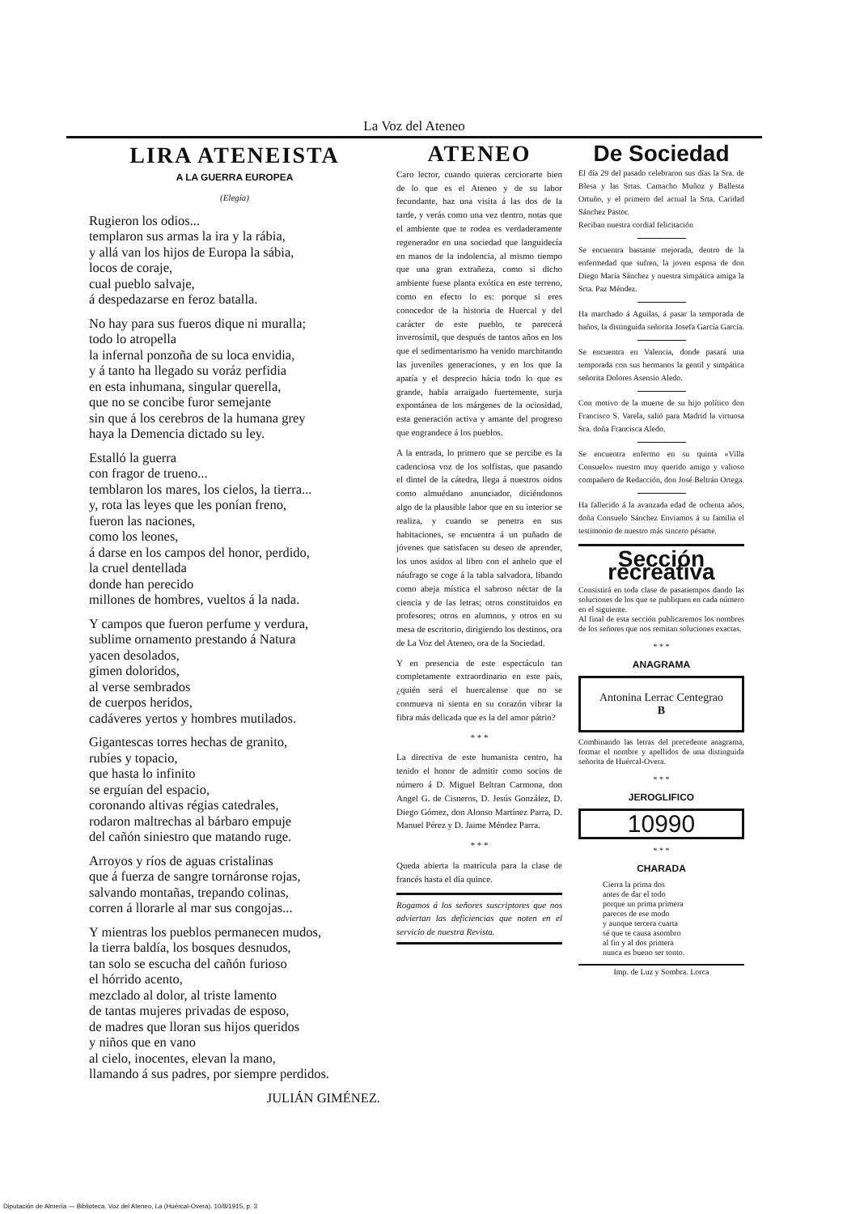La Voz del Ateneo
LIRA ATENEISTA
A LA GUERRA EUROPEA
(Elegía)
Rugieron los odios...
templaron sus armas la ira y la rábia,
y allá van los hijos de Europa la sábia,
locos de coraje,
cual pueblo salvaje,
á despedazarse en feroz batalla.
No hay para sus fueros dique ni muralla;
todo lo atropella
la infernal ponzoña de su loca envidia,
y á tanto ha llegado su voráz perfidia
en esta inhumana, singular querella,
que no se concibe furor semejante
sin que á los cerebros de la humana grey
haya la Demencia dictado su ley.
Estalló la guerra
con fragor de trueno...
temblaron los mares, los cielos, la tierra...
y, rota las leyes que les ponían freno,
fueron las naciones,
como los leones,
á darse en los campos del honor, perdido,
la cruel dentellada
donde han perecido
millones de hombres, vueltos á la nada.
Y campos que fueron perfume y verdura,
sublime ornamento prestando á Natura
yacen desolados,
gimen doloridos,
al verse sembrados
de cuerpos heridos,
cadáveres yertos y hombres mutilados.
Gigantescas torres hechas de granito,
rubíes y topacio,
que hasta lo infinito
se erguían del espacio,
coronando altivas régias catedrales,
rodaron maltrechas al bárbaro empuje
del cañón siniestro que matando ruge.
Arroyos y ríos de aguas cristalinas
que á fuerza de sangre tornáronse rojas,
salvando montañas, trepando colinas,
corren á llorarle al mar sus congojas...
Y mientras los pueblos permanecen mudos,
la tierra baldía, los bosques desnudos,
tan solo se escucha del cañón furioso
el hórrido acento,
mezclado al dolor, al triste lamento
de tantas mujeres privadas de esposo,
de madres que lloran sus hijos queridos
y niños que en vano
al cielo, inocentes, elevan la mano,
llamando á sus padres, por siempre perdidos.
JULIÁN GIMÉNEZ.
ATENEO
Caro lector, cuando quieras cerciorarte bien de lo que es el Ateneo y de su labor fecundante, haz una visita á las dos de la tarde, y verás como una vez dentro, notas que el ambiente que te rodea es verdaderamente regenerador en una sociedad que languidecía en manos de la indolencia, al mismo tiempo que una gran extrañeza, como si dicho ambiente fuese planta exótica en este terreno, como en efecto lo es: porque si eres conocedor de la historia de Huercal y del carácter de este pueblo, te parecerá inverosímil, que después de tantos años en los que el sedimentarismo ha venido marchitando las juveniles generaciones, y en los que la apatía y el desprecio hácia todo lo que es grande, había arraigado fuertemente, surja expontánea de los márgenes de la ociosidad, esta generación activa y amante del progreso que engrandece á los pueblos.
A la entrada, lo primero que se percibe es la cadenciosa voz de los solfistas, que pasando el dintel de la cátedra, llega á nuestros oidos como almuédano anunciador, diciéndonos algo de la plausible labor que en su interior se realiza, y cuando se penetra en sus habitaciones, se encuentra á un puñado de jóvenes que satisfacen su deseo de aprender, los unos asidos al libro con el anhelo que el náufrago se coge á la tabla salvadora, libando como abeja mística el sabroso néctar de la ciencia y de las letras; otros constituidos en profesores; otros en alumnos, y otros en su mesa de escritorio, dirigiendo los destinos, ora de La Voz del Ateneo, ora de la Sociedad.
Y en presencia de este espectáculo tan completamente extraordinario en este país, ¿quién será el huercalense que no se conmueva ni sienta en su corazón vibrar la fibra más delicada que es la del amor pátrio?
* * *
La directiva de este humanista centro, ha tenido el honor de admitir como socios de número á D. Miguel Beltran Carmona, don Angel G. de Cisneros, D. Jesús González, D. Diego Gómez, don Alonso Martínez Parra, D. Manuel Pérez y D. Jaime Méndez Parra.
* * *
Queda abierta la matrícula para la clase de francés hasta el día quince.
Rogamos á los señores suscriptores que nos adviertan las deficiencias que noten en el servicio de nuestra Revista.
De Sociedad
El día 29 del pasado celebraron sus días la Sra. de Blesa y las Srtas. Camacho Muñoz y Ballesta Ortuño, y el primero del actual la Srta. Caridad Sánchez Pastor.
Reciban nuestra cordial felicitación
Se encuentra bastante mejorada, dentro de la enfermedad que sufren, la joven esposa de don Diego María Sánchez y nuestra simpática amiga la Srta. Paz Méndez.
Ha marchado á Aguilas, á pasar la temporada de baños, la distinguida señorita Josefa García García.
Se encuentra en Valencia, donde pasará una temporada con sus hermanos la gentil y simpática señorita Dolores Asensio Aledo.
Con motivo de la muerte de su hijo político don Francisco S. Varela, salió para Madrid la virtuosa Sra. doña Francisca Aledo.
Se encuentra enfermo en su quinta «Villa Consuelo» nuestro muy querido amigo y valioso compañero de Redacción, don José Beltrán Ortega.
Ha fallecido á la avanzada edad de ochenta años, doña Consuelo Sánchez Enviamos á su familia el testimonio de nuestro más sincero pésame.
Sección recreativa
Consistirá en toda clase de pasatiempos dando las soluciones de los que se publiquen en cada número en el siguiente.
Al final de esta sección publicaremos los nombres de los señores que nos remitan soluciones exactas.
* * *
ANAGRAMA
Antonina Lerrac Centegrao
B
Combinando las letras del precedente anagrama, formar el nombre y apellidos de una distinguida señorita de Huércal-Overa.
* * *
JEROGLIFICO
10990
* * *
CHARADA
Cierra la prima dos
antes de dar el todo
porque un prima primera
pareces de ese modo
y aunque tercera cuarta
sé que te causa asombro
al fin y al dos primera
nunca es bueno ser tonto.
Imp. de Luz y Sombra. Lorca
Diputación de Almería — Biblioteca. Voz del Ateneo, La (Huércal-Overa). 10/8/1915, p. 3